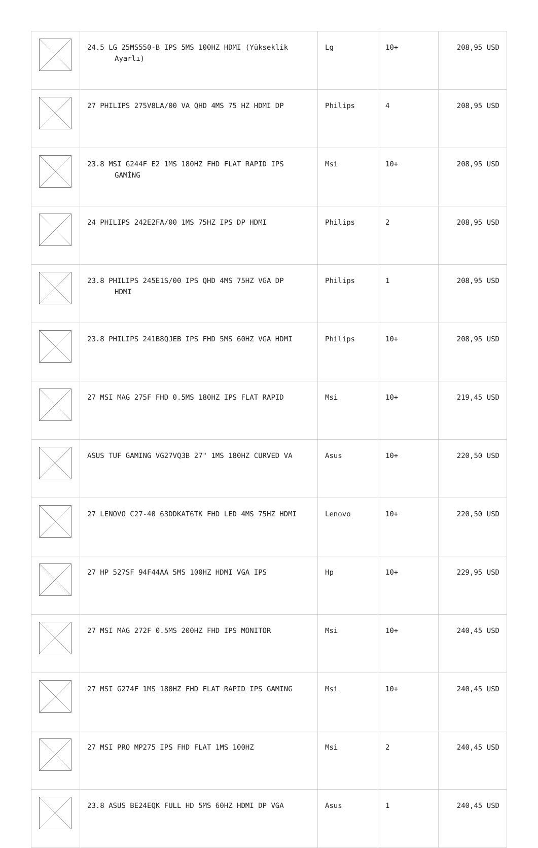| | 24.5 LG 25MS550-B IPS 5MS 100HZ HDMI (Yükseklik Ayarlı) | Lg | 10+ | 208,95 USD |
| | 27 PHILIPS 275V8LA/00 VA QHD 4MS 75 HZ HDMI DP | Philips | 4 | 208,95 USD |
| | 23.8 MSI G244F E2 1MS 180HZ FHD FLAT RAPID IPS GAMİNG | Msi | 10+ | 208,95 USD |
| | 24 PHILIPS 242E2FA/00 1MS 75HZ IPS DP HDMI | Philips | 2 | 208,95 USD |
| | 23.8 PHILIPS 245E1S/00 IPS QHD 4MS 75HZ VGA DP HDMI | Philips | 1 | 208,95 USD |
| | 23.8 PHILIPS 241B8QJEB IPS FHD 5MS 60HZ VGA HDMI | Philips | 10+ | 208,95 USD |
| | 27 MSI MAG 275F FHD 0.5MS 180HZ IPS FLAT RAPID | Msi | 10+ | 219,45 USD |
| | ASUS TUF GAMING VG27VQ3B 27" 1MS 180HZ CURVED VA | Asus | 10+ | 220,50 USD |
| | 27 LENOVO C27-40 63DDKAT6TK FHD LED 4MS 75HZ HDMI | Lenovo | 10+ | 220,50 USD |
| | 27 HP 527SF 94F44AA 5MS 100HZ HDMI VGA IPS | Hp | 10+ | 229,95 USD |
| | 27 MSI MAG 272F 0.5MS 200HZ FHD IPS MONITOR | Msi | 10+ | 240,45 USD |
| | 27 MSI G274F 1MS 180HZ FHD FLAT RAPID IPS GAMING | Msi | 10+ | 240,45 USD |
| | 27 MSI PRO MP275 IPS FHD FLAT 1MS 100HZ | Msi | 2 | 240,45 USD |
| | 23.8 ASUS BE24EQK FULL HD 5MS 60HZ HDMI DP VGA | Asus | 1 | 240,45 USD |